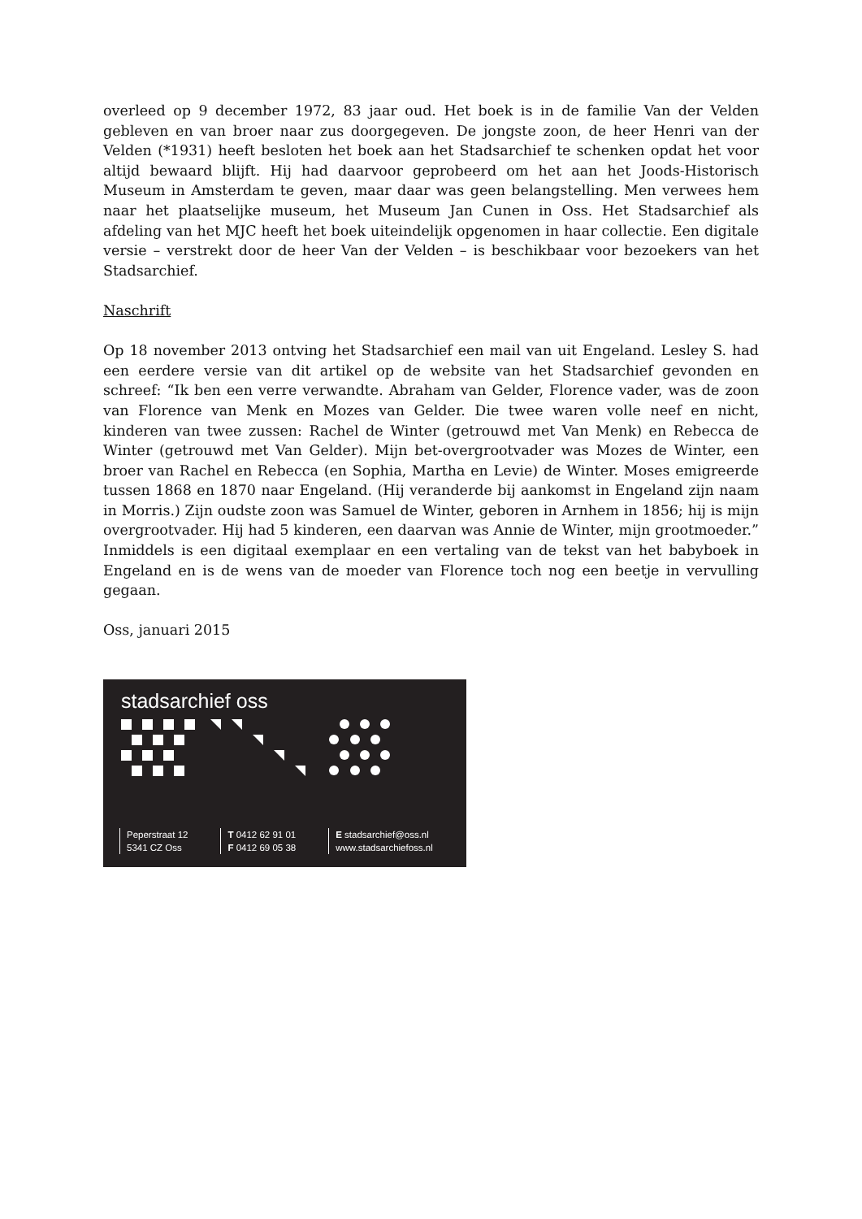overleed op 9 december 1972, 83 jaar oud. Het boek is in de familie Van der Velden gebleven en van broer naar zus doorgegeven. De jongste zoon, de heer Henri van der Velden (*1931) heeft besloten het boek aan het Stadsarchief te schenken opdat het voor altijd bewaard blijft. Hij had daarvoor geprobeerd om het aan het Joods-Historisch Museum in Amsterdam te geven, maar daar was geen belangstelling. Men verwees hem naar het plaatselijke museum, het Museum Jan Cunen in Oss. Het Stadsarchief als afdeling van het MJC heeft het boek uiteindelijk opgenomen in haar collectie. Een digitale versie – verstrekt door de heer Van der Velden – is beschikbaar voor bezoekers van het Stadsarchief.
Naschrift
Op 18 november 2013 ontving het Stadsarchief een mail van uit Engeland. Lesley S. had een eerdere versie van dit artikel op de website van het Stadsarchief gevonden en schreef: “Ik ben een verre verwandte. Abraham van Gelder, Florence vader, was de zoon van Florence van Menk en Mozes van Gelder. Die twee waren volle neef en nicht, kinderen van twee zussen: Rachel de Winter (getrouwd met Van Menk) en Rebecca de Winter (getrouwd met Van Gelder). Mijn bet-overgrootvader was Mozes de Winter, een broer van Rachel en Rebecca (en Sophia, Martha en Levie) de Winter. Moses emigreerde tussen 1868 en 1870 naar Engeland. (Hij veranderde bij aankomst in Engeland zijn naam in Morris.) Zijn oudste zoon was Samuel de Winter, geboren in Arnhem in 1856; hij is mijn overgrootvader. Hij had 5 kinderen, een daarvan was Annie de Winter, mijn grootmoeder.” Inmiddels is een digitaal exemplaar en een vertaling van de tekst van het babyboek in Engeland en is de wens van de moeder van Florence toch nog een beetje in vervulling gegaan.
Oss, januari 2015
stadsarchief oss
Peperstraat 12
5341 CZ Oss
T 0412 62 91 01
F 0412 69 05 38
E stadsarchief@oss.nl
www.stadsarchiefoss.nl